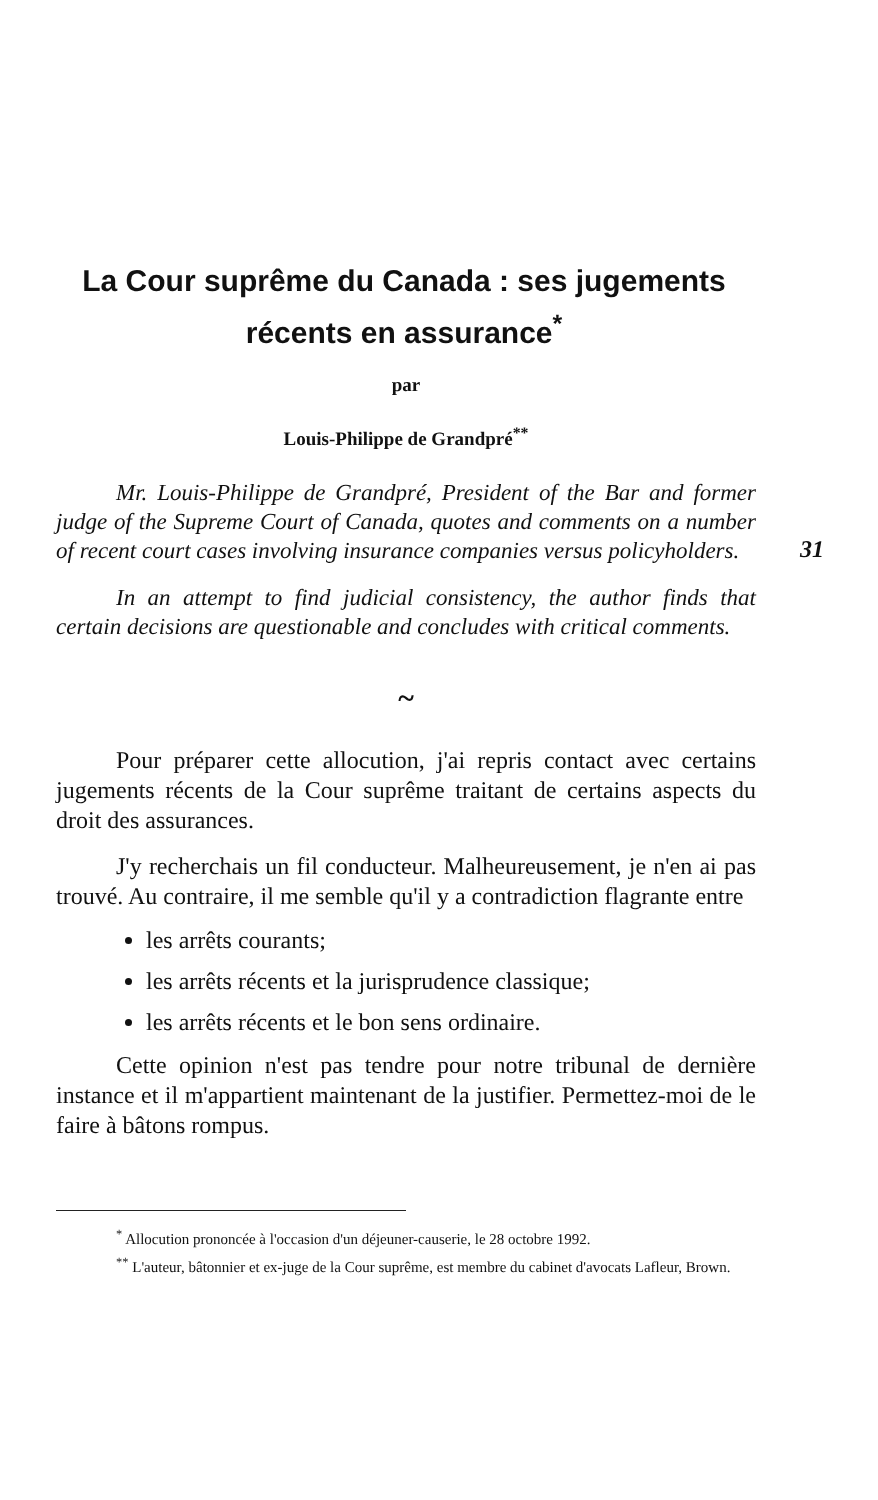La Cour suprême du Canada : ses jugements
récents en assurance<sup>*</sup>
par
Louis-Philippe de Grandpré<sup>**</sup>
31
Mr. Louis-Philippe de Grandpré, President of the Bar and former judge of the Supreme Court of Canada, quotes and comments on a number of recent court cases involving insurance companies versus policyholders.
In an attempt to find judicial consistency, the author finds that certain decisions are questionable and concludes with critical comments.
~
Pour préparer cette allocution, j'ai repris contact avec certains jugements récents de la Cour suprême traitant de certains aspects du droit des assurances.
J'y recherchais un fil conducteur. Malheureusement, je n'en ai pas trouvé. Au contraire, il me semble qu'il y a contradiction flagrante entre
les arrêts courants;
les arrêts récents et la jurisprudence classique;
les arrêts récents et le bon sens ordinaire.
Cette opinion n'est pas tendre pour notre tribunal de dernière instance et il m'appartient maintenant de la justifier. Permettez-moi de le faire à bâtons rompus.
<sup>*</sup> Allocution prononcée à l'occasion d'un déjeuner-causerie, le 28 octobre 1992.
<sup>**</sup> L'auteur, bâtonnier et ex-juge de la Cour suprême, est membre du cabinet d'avocats Lafleur, Brown.